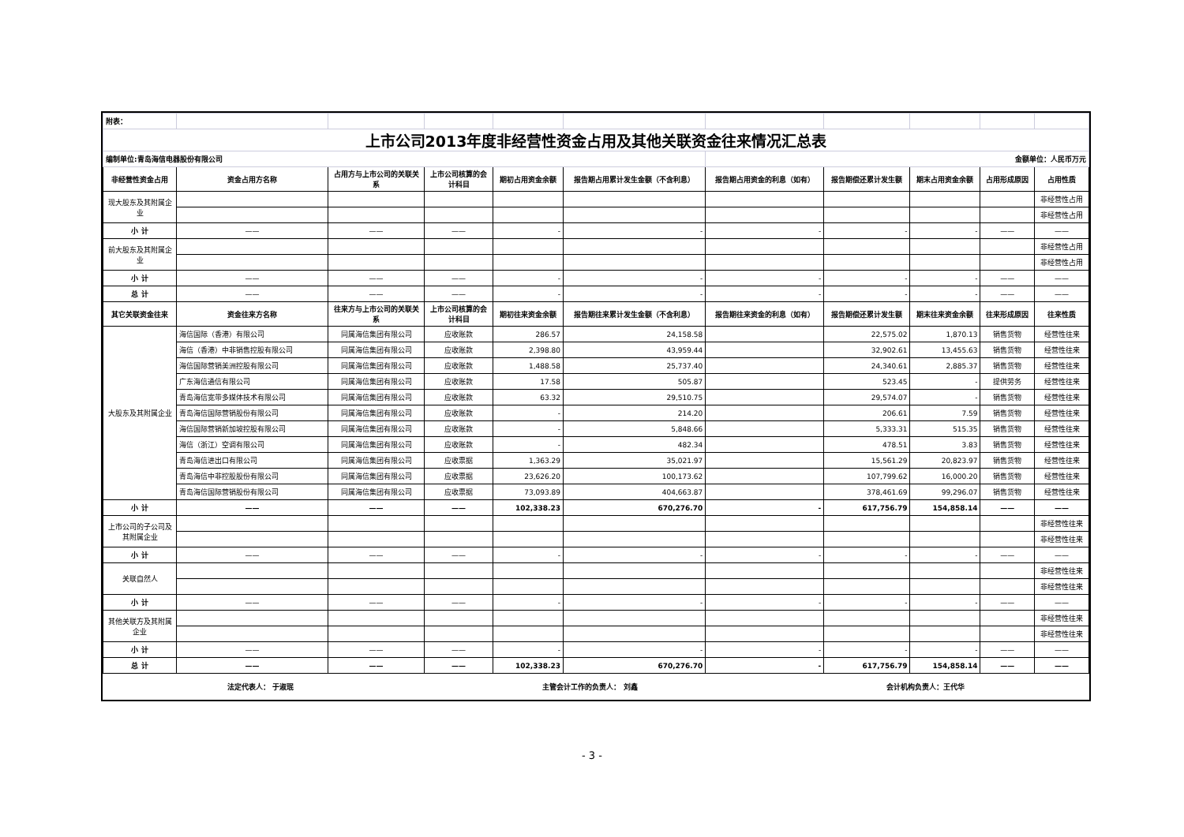| 附表： | | | | | | | | | | |
| 上市公司2013年度非经营性资金占用及其他关联资金往来情况汇总表 | | | | | | | | | | |
| 编制单位:青岛海信电器股份有限公司 | | | | | | 金额单位：人民币万元 | | | | |
| 非经营性资金占用 | 资金占用方名称 | 占用方与上市公司的关联关系 | 上市公司核算的会计科目 | 期初占用资金余额 | 报告期占用累计发生金额（不含利息） | 报告期占用资金的利息（如有） | 报告期偿还累计发生额 | 期末占用资金余额 | 占用形成原因 | 占用性质 |
| 现大股东及其附属企业 | | | | | | | | | | 非经营性占用 |
| | | | | | | | | | | 非经营性占用 |
| 小 计 | —— | —— | —— | - | - | - | - | - | —— | —— |
| 前大股东及其附属企业 | | | | | | | | | | 非经营性占用 |
| | | | | | | | | | | 非经营性占用 |
| 小 计 | —— | —— | —— | - | - | - | - | - | —— | —— |
| 总 计 | —— | —— | —— | - | - | - | - | - | —— | —— |
| 其它关联资金往来 | 资金往来方名称 | 往来方与上市公司的关联关系 | 上市公司核算的会计科目 | 期初往来资金余额 | 报告期往来累计发生金额（不含利息） | 报告期往来资金的利息（如有） | 报告期偿还累计发生额 | 期末往来资金余额 | 往来形成原因 | 往来性质 |
| 大股东及其附属企业 | 海信国际（香港）有限公司 | 同属海信集团有限公司 | 应收账款 | 286.57 | 24,158.58 | | 22,575.02 | 1,870.13 | 销售货物 | 经营性往来 |
| | 海信（香港）中非销售控股有限公司 | 同属海信集团有限公司 | 应收账款 | 2,398.80 | 43,959.44 | | 32,902.61 | 13,455.63 | 销售货物 | 经营性往来 |
| | 海信国际营销美洲控股有限公司 | 同属海信集团有限公司 | 应收账款 | 1,488.58 | 25,737.40 | | 24,340.61 | 2,885.37 | 销售货物 | 经营性往来 |
| | 广东海信通信有限公司 | 同属海信集团有限公司 | 应收账款 | 17.58 | 505.87 | | 523.45 | - | 提供劳务 | 经营性往来 |
| | 青岛海信宽带多媒体技术有限公司 | 同属海信集团有限公司 | 应收账款 | 63.32 | 29,510.75 | | 29,574.07 | - | 销售货物 | 经营性往来 |
| | 青岛海信国际营销股份有限公司 | 同属海信集团有限公司 | 应收账款 | - | 214.20 | | 206.61 | 7.59 | 销售货物 | 经营性往来 |
| | 海信国际营销新加坡控股有限公司 | 同属海信集团有限公司 | 应收账款 | - | 5,848.66 | | 5,333.31 | 515.35 | 销售货物 | 经营性往来 |
| | 海信（浙江）空调有限公司 | 同属海信集团有限公司 | 应收账款 | - | 482.34 | | 478.51 | 3.83 | 销售货物 | 经营性往来 |
| | 青岛海信进出口有限公司 | 同属海信集团有限公司 | 应收票据 | 1,363.29 | 35,021.97 | | 15,561.29 | 20,823.97 | 销售货物 | 经营性往来 |
| | 青岛海信中非控股股份有限公司 | 同属海信集团有限公司 | 应收票据 | 23,626.20 | 100,173.62 | | 107,799.62 | 16,000.20 | 销售货物 | 经营性往来 |
| | 青岛海信国际营销股份有限公司 | 同属海信集团有限公司 | 应收票据 | 73,093.89 | 404,663.87 | | 378,461.69 | 99,296.07 | 销售货物 | 经营性往来 |
| 小 计 | —— | —— | —— | 102,338.23 | 670,276.70 | - | 617,756.79 | 154,858.14 | —— | —— |
| 上市公司的子公司及其附属企业 | | | | | | | | | | 非经营性往来 |
| | | | | | | | | | | 非经营性往来 |
| 小 计 | —— | —— | —— | - | - | - | - | - | —— | —— |
| 关联自然人 | | | | | | | | | | 非经营性往来 |
| | | | | | | | | | | 非经营性往来 |
| 小 计 | —— | —— | —— | - | - | - | - | - | —— | —— |
| 其他关联方及其附属企业 | | | | | | | | | | 非经营性往来 |
| | | | | | | | | | | 非经营性往来 |
| 小 计 | —— | —— | —— | - | - | - | - | - | —— | —— |
| 总 计 | —— | —— | —— | 102,338.23 | 670,276.70 | - | 617,756.79 | 154,858.14 | —— | —— |
法定代表人： 于淑珉 主管会计工作的负责人： 刘鑫 会计机构负责人：王代华
- 3 -